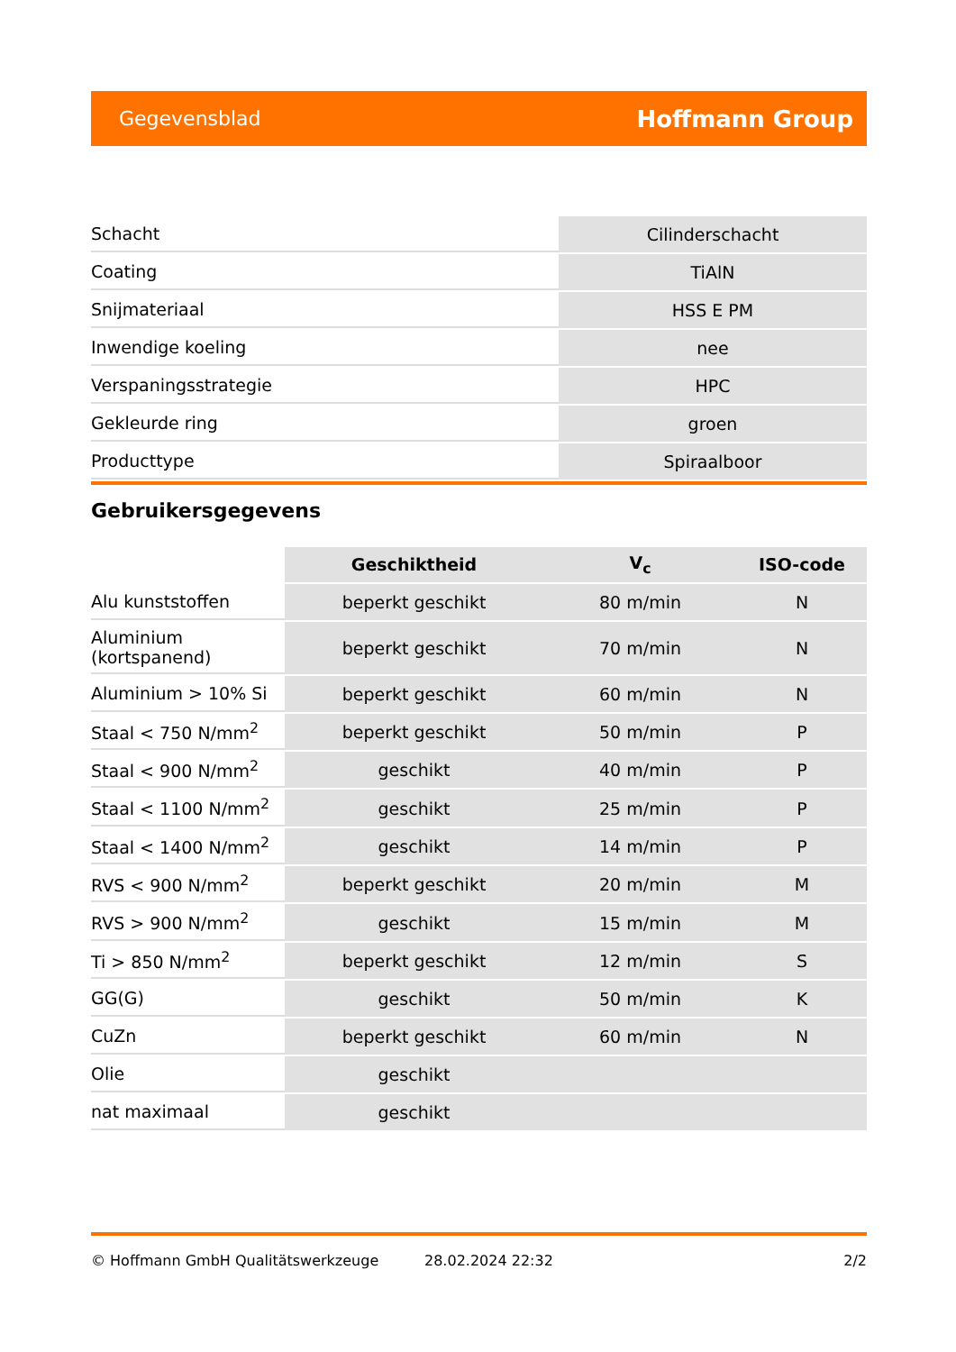Gegevensblad Hoffmann Group
| Schacht | Cilinderschacht |
| Coating | TiAlN |
| Snijmateriaal | HSS E PM |
| Inwendige koeling | nee |
| Verspaningsstrategie | HPC |
| Gekleurde ring | groen |
| Producttype | Spiraalboor |
Gebruikersgegevens
| | Geschiktheid | V<sub>c</sub> | ISO-code |
| --- | --- | --- | --- |
| Alu kunststoffen | beperkt geschikt | 80 m/min | N |
| Aluminium (kortspanend) | beperkt geschikt | 70 m/min | N |
| Aluminium > 10% Si | beperkt geschikt | 60 m/min | N |
| Staal < 750 N/mm<sup>2</sup> | beperkt geschikt | 50 m/min | P |
| Staal < 900 N/mm<sup>2</sup> | geschikt | 40 m/min | P |
| Staal < 1100 N/mm<sup>2</sup> | geschikt | 25 m/min | P |
| Staal < 1400 N/mm<sup>2</sup> | geschikt | 14 m/min | P |
| RVS < 900 N/mm<sup>2</sup> | beperkt geschikt | 20 m/min | M |
| RVS > 900 N/mm<sup>2</sup> | geschikt | 15 m/min | M |
| Ti > 850 N/mm<sup>2</sup> | beperkt geschikt | 12 m/min | S |
| GG(G) | geschikt | 50 m/min | K |
| CuZn | beperkt geschikt | 60 m/min | N |
| Olie | geschikt | | |
| nat maximaal | geschikt | | |
© Hoffmann GmbH Qualitätswerkzeuge 28.02.2024 22:32 2/2